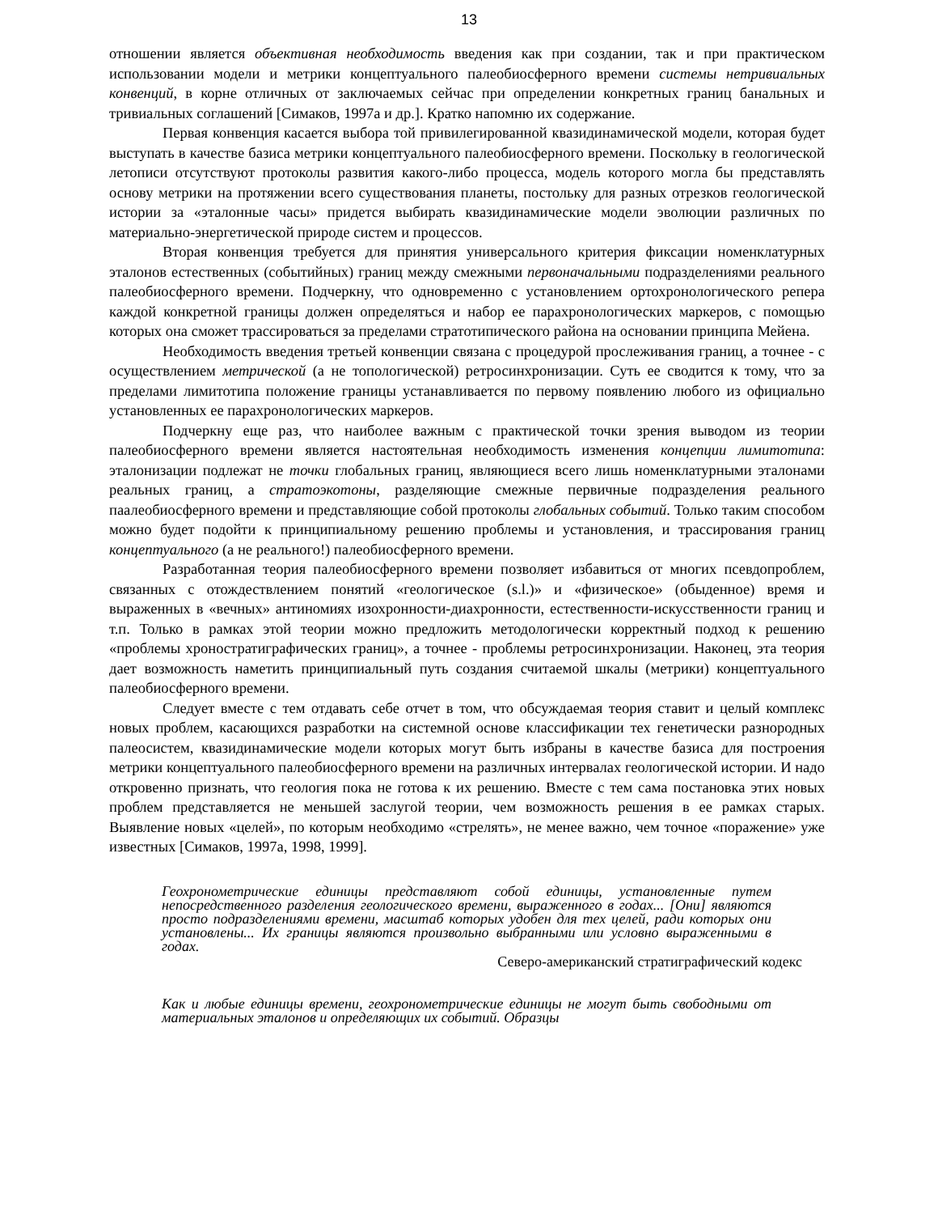13
отношении является объективная необходимость введения как при создании, так и при практическом использовании модели и метрики концептуального палеобиосферного времени системы нетривиальных конвенций, в корне отличных от заключаемых сейчас при определении конкретных границ банальных и тривиальных соглашений [Симаков, 1997а и др.]. Кратко напомню их содержание.
Первая конвенция касается выбора той привилегированной квазидинамической модели, которая будет выступать в качестве базиса метрики концептуального палеобиосферного времени. Поскольку в геологической летописи отсутствуют протоколы развития какого-либо процесса, модель которого могла бы представлять основу метрики на протяжении всего существования планеты, постольку для разных отрезков геологической истории за «эталонные часы» придется выбирать квазидинамические модели эволюции различных по материально-энергетической природе систем и процессов.
Вторая конвенция требуется для принятия универсального критерия фиксации номенклатурных эталонов естественных (событийных) границ между смежными первоначальными подразделениями реального палеобиосферного времени. Подчеркну, что одновременно с установлением ортохронологического репера каждой конкретной границы должен определяться и набор ее парахронологических маркеров, с помощью которых она сможет трассироваться за пределами стратотипического района на основании принципа Мейена.
Необходимость введения третьей конвенции связана с процедурой прослеживания границ, а точнее - с осуществлением метрической (а не топологической) ретросинхронизации. Суть ее сводится к тому, что за пределами лимитотипа положение границы устанавливается по первому появлению любого из официально установленных ее парахронологических маркеров.
Подчеркну еще раз, что наиболее важным с практической точки зрения выводом из теории палеобиосферного времени является настоятельная необходимость изменения концепции лимитотипа: эталонизации подлежат не точки глобальных границ, являющиеся всего лишь номенклатурными эталонами реальных границ, а стратоэкотоны, разделяющие смежные первичные подразделения реального паалеобиосферного времени и представляющие собой протоколы глобальных событий. Только таким способом можно будет подойти к принципиальному решению проблемы и установления, и трассирования границ концептуального (а не реального!) палеобиосферного времени.
Разработанная теория палеобиосферного времени позволяет избавиться от многих псевдопроблем, связанных с отождествлением понятий «геологическое (s.l.)» и «физическое» (обыденное) время и выраженных в «вечных» антиномиях изохронности-диахронности, естественности-искусственности границ и т.п. Только в рамках этой теории можно предложить методологически корректный подход к решению «проблемы хроностратиграфических границ», а точнее - проблемы ретросинхронизации. Наконец, эта теория дает возможность наметить принципиальный путь создания считаемой шкалы (метрики) концептуального палеобиосферного времени.
Следует вместе с тем отдавать себе отчет в том, что обсуждаемая теория ставит и целый комплекс новых проблем, касающихся разработки на системной основе классификации тех генетически разнородных палеосистем, квазидинамические модели которых могут быть избраны в качестве базиса для построения метрики концептуального палеобиосферного времени на различных интервалах геологической истории. И надо откровенно признать, что геология пока не готова к их решению. Вместе с тем сама постановка этих новых проблем представляется не меньшей заслугой теории, чем возможность решения в ее рамках старых. Выявление новых «целей», по которым необходимо «стрелять», не менее важно, чем точное «поражение» уже известных [Симаков, 1997а, 1998, 1999].
Геохронометрические единицы представляют собой единицы, установленные путем непосредственного разделения геологического времени, выраженного в годах... [Они] являются просто подразделениями времени, масштаб которых удобен для тех целей, ради которых они установлены... Их границы являются произвольно выбранными или условно выраженными в годах.
Северо-американский стратиграфический кодекс
Как и любые единицы времени, геохронометрические единицы не могут быть свободными от материальных эталонов и определяющих их событий. Образцы